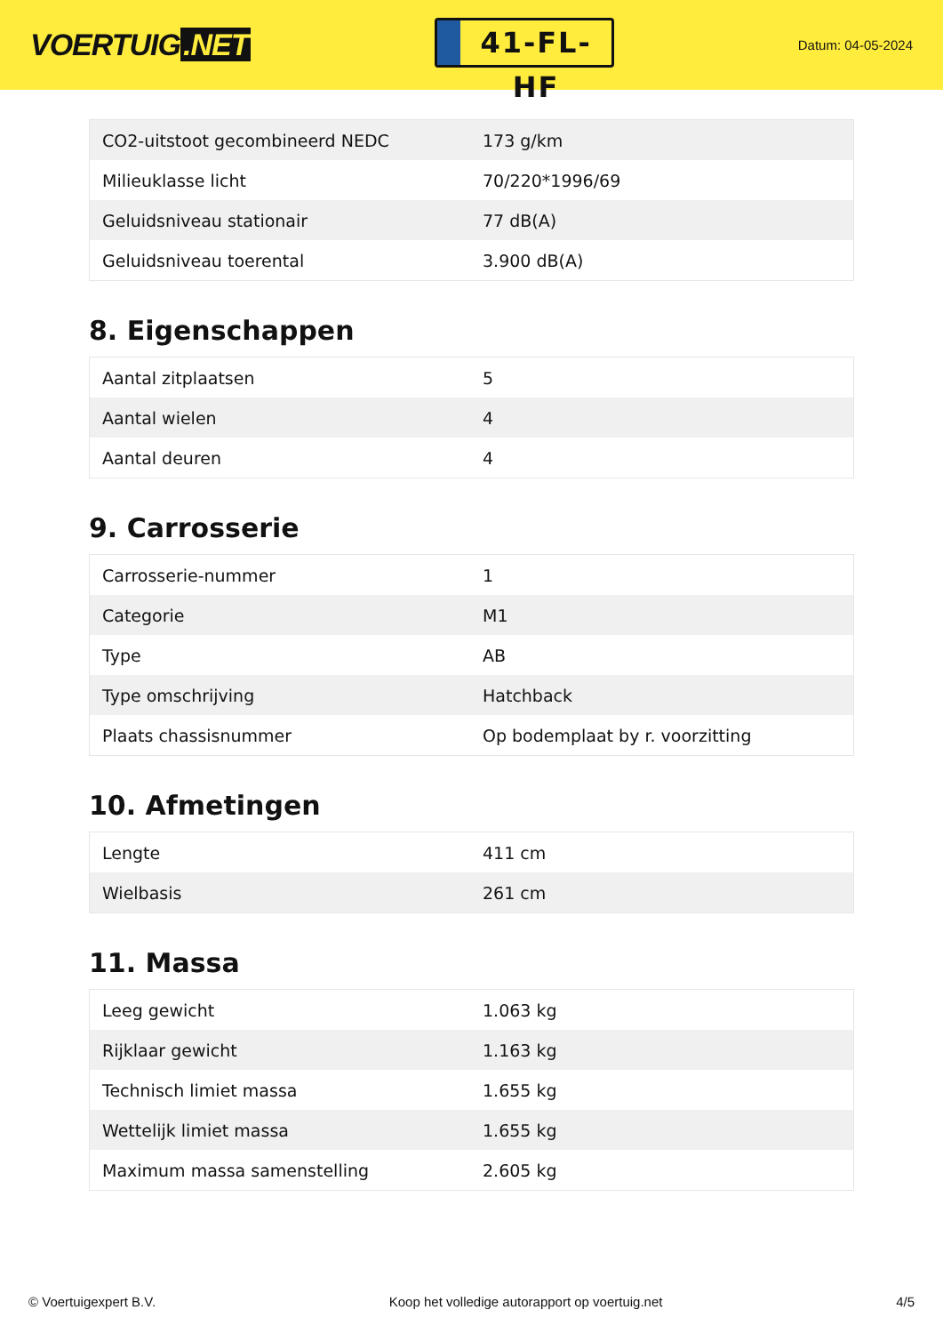VOERTUIG.NET
41-FL-HF
Datum: 04-05-2024
| CO2-uitstoot gecombineerd NEDC | 173 g/km |
| Milieuklasse licht | 70/220*1996/69 |
| Geluidsniveau stationair | 77 dB(A) |
| Geluidsniveau toerental | 3.900 dB(A) |
8. Eigenschappen
| Aantal zitplaatsen | 5 |
| Aantal wielen | 4 |
| Aantal deuren | 4 |
9. Carrosserie
| Carrosserie-nummer | 1 |
| Categorie | M1 |
| Type | AB |
| Type omschrijving | Hatchback |
| Plaats chassisnummer | Op bodemplaat by r. voorzitting |
10. Afmetingen
| Lengte | 411 cm |
| Wielbasis | 261 cm |
11. Massa
| Leeg gewicht | 1.063 kg |
| Rijklaar gewicht | 1.163 kg |
| Technisch limiet massa | 1.655 kg |
| Wettelijk limiet massa | 1.655 kg |
| Maximum massa samenstelling | 2.605 kg |
© Voertuigexpert B.V. Koop het volledige autorapport op voertuig.net 4/5